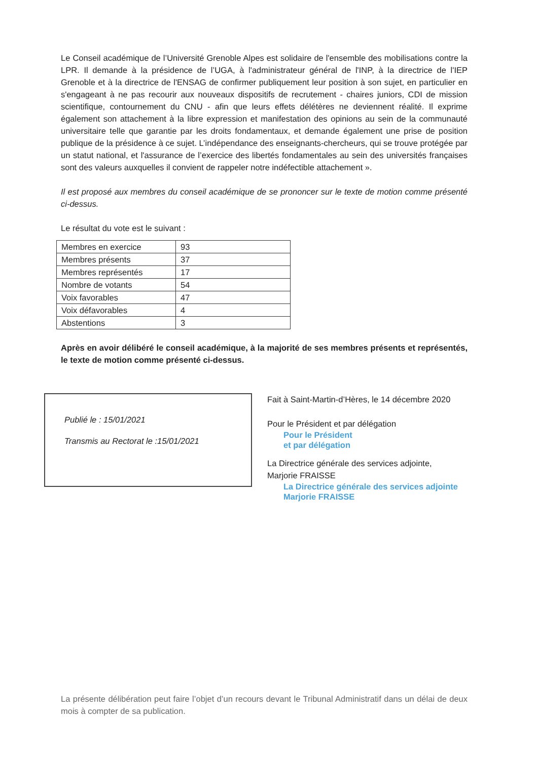Le Conseil académique de l’Université Grenoble Alpes est solidaire de l'ensemble des mobilisations contre la LPR. Il demande à la présidence de l’UGA, à l'administrateur général de l'INP, à la directrice de l'IEP Grenoble et à la directrice de l'ENSAG de confirmer publiquement leur position à son sujet, en particulier en s'engageant à ne pas recourir aux nouveaux dispositifs de recrutement - chaires juniors, CDI de mission scientifique, contournement du CNU - afin que leurs effets délétères ne deviennent réalité. Il exprime également son attachement à la libre expression et manifestation des opinions au sein de la communauté universitaire telle que garantie par les droits fondamentaux, et demande également une prise de position publique de la présidence à ce sujet. L’indépendance des enseignants-chercheurs, qui se trouve protégée par un statut national, et l'assurance de l’exercice des libertés fondamentales au sein des universités françaises sont des valeurs auxquelles il convient de rappeler notre indéfectible attachement ».
Il est proposé aux membres du conseil académique de se prononcer sur le texte de motion comme présenté ci-dessus.
Le résultat du vote est le suivant :
| Membres en exercice | 93 |
| Membres présents | 37 |
| Membres représentés | 17 |
| Nombre de votants | 54 |
| Voix favorables | 47 |
| Voix défavorables | 4 |
| Abstentions | 3 |
Après en avoir délibéré le conseil académique, à la majorité de ses membres présents et représentés, le texte de motion comme présenté ci-dessus.
Publié le : 15/01/2021
Transmis au Rectorat le :15/01/2021
Fait à Saint-Martin-d’Hères, le 14 décembre 2020
Pour le Président et par délégation
Pour le Président
et par délégation
La Directrice générale des services adjointe,
Marjorie FRAISSE
La Directrice générale des services adjointe
Marjorie FRAISSE
La présente délibération peut faire l’objet d’un recours devant le Tribunal Administratif dans un délai de deux mois à compter de sa publication.